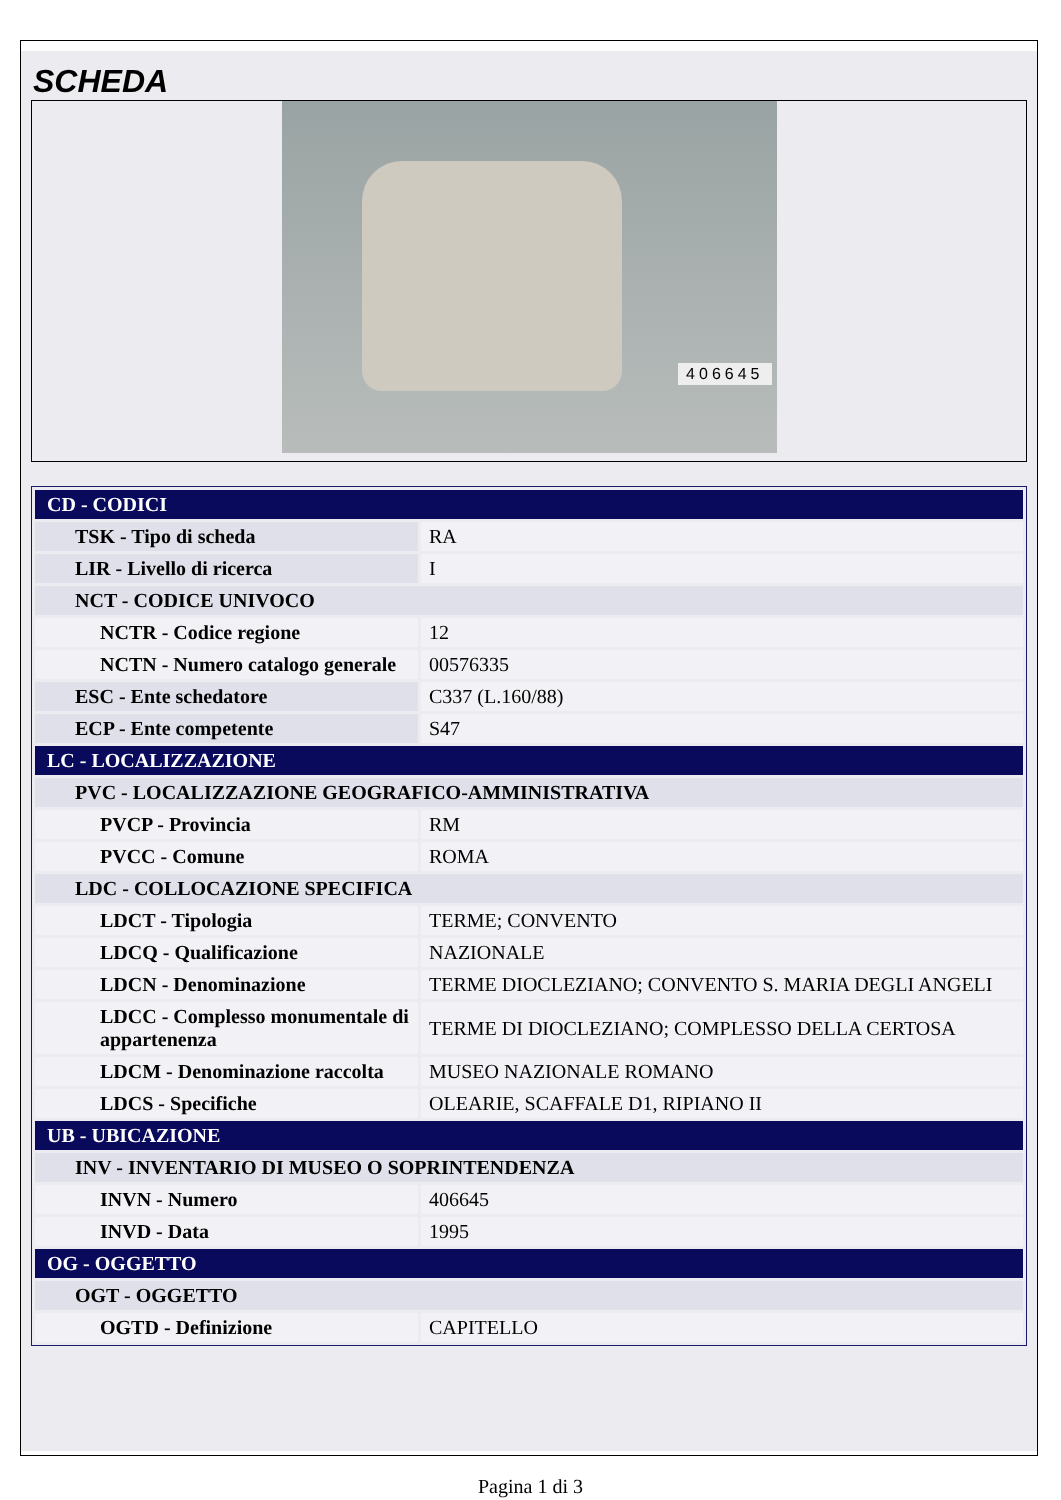SCHEDA
406645
| CD - CODICI | |
| TSK - Tipo di scheda | RA |
| LIR - Livello di ricerca | I |
| NCT - CODICE UNIVOCO | |
| NCTR - Codice regione | 12 |
| NCTN - Numero catalogo generale | 00576335 |
| ESC - Ente schedatore | C337 (L.160/88) |
| ECP - Ente competente | S47 |
| LC - LOCALIZZAZIONE | |
| PVC - LOCALIZZAZIONE GEOGRAFICO-AMMINISTRATIVA | |
| PVCP - Provincia | RM |
| PVCC - Comune | ROMA |
| LDC - COLLOCAZIONE SPECIFICA | |
| LDCT - Tipologia | TERME; CONVENTO |
| LDCQ - Qualificazione | NAZIONALE |
| LDCN - Denominazione | TERME DIOCLEZIANO; CONVENTO S. MARIA DEGLI ANGELI |
| LDCC - Complesso monumentale di appartenenza | TERME DI DIOCLEZIANO; COMPLESSO DELLA CERTOSA |
| LDCM - Denominazione raccolta | MUSEO NAZIONALE ROMANO |
| LDCS - Specifiche | OLEARIE, SCAFFALE D1, RIPIANO II |
| UB - UBICAZIONE | |
| INV - INVENTARIO DI MUSEO O SOPRINTENDENZA | |
| INVN - Numero | 406645 |
| INVD - Data | 1995 |
| OG - OGGETTO | |
| OGT - OGGETTO | |
| OGTD - Definizione | CAPITELLO |
Pagina 1 di 3